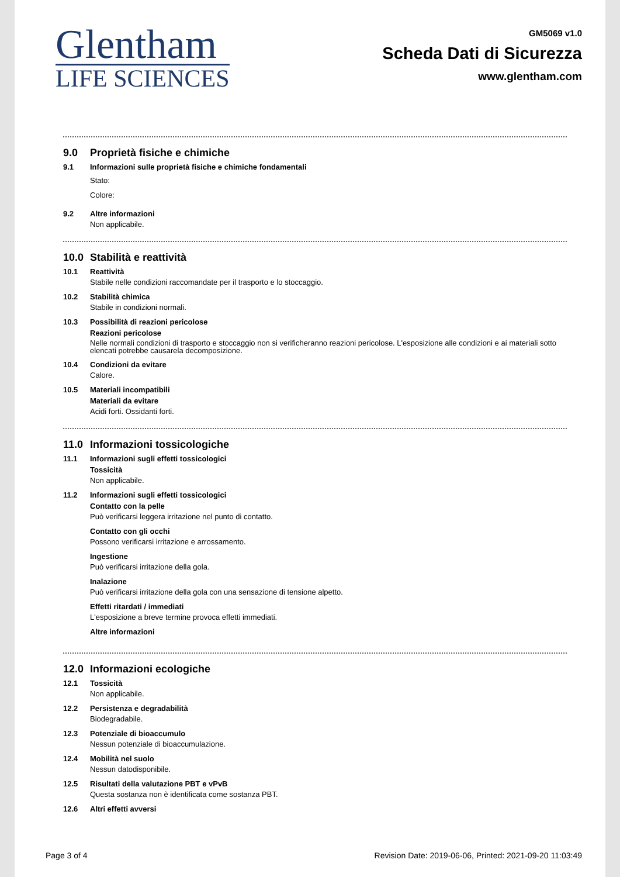Glentham
LIFE SCIENCES
GM5069 v1.0
Scheda Dati di Sicurezza
www.glentham.com
9.0 Proprietà fisiche e chimiche
9.1 Informazioni sulle proprietà fisiche e chimiche fondamentali
Stato:
Colore:
9.2 Altre informazioni
Non applicabile.
10.0 Stabilità e reattività
10.1 Reattività
Stabile nelle condizioni raccomandate per il trasporto e lo stoccaggio.
10.2 Stabilità chimica
Stabile in condizioni normali.
10.3 Possibilità di reazioni pericolose
Reazioni pericolose
Nelle normali condizioni di trasporto e stoccaggio non si verificheranno reazioni pericolose. L'esposizione alle condizioni e ai materiali sotto elencati potrebbe causarela decomposizione.
10.4 Condizioni da evitare
Calore.
10.5 Materiali incompatibili
Materiali da evitare
Acidi forti. Ossidanti forti.
11.0 Informazioni tossicologiche
11.1 Informazioni sugli effetti tossicologici
Tossicità
Non applicabile.
11.2 Informazioni sugli effetti tossicologici
Contatto con la pelle
Può verificarsi leggera irritazione nel punto di contatto.
Contatto con gli occhi
Possono verificarsi irritazione e arrossamento.
Ingestione
Può verificarsi irritazione della gola.
Inalazione
Può verificarsi irritazione della gola con una sensazione di tensione alpetto.
Effetti ritardati / immediati
L'esposizione a breve termine provoca effetti immediati.
Altre informazioni
12.0 Informazioni ecologiche
12.1 Tossicità
Non applicabile.
12.2 Persistenza e degradabilità
Biodegradabile.
12.3 Potenziale di bioaccumulo
Nessun potenziale di bioaccumulazione.
12.4 Mobilità nel suolo
Nessun datodisponibile.
12.5 Risultati della valutazione PBT e vPvB
Questa sostanza non è identificata come sostanza PBT.
12.6 Altri effetti avversi
Page 3 of 4 Revision Date: 2019-06-06, Printed: 2021-09-20 11:03:49